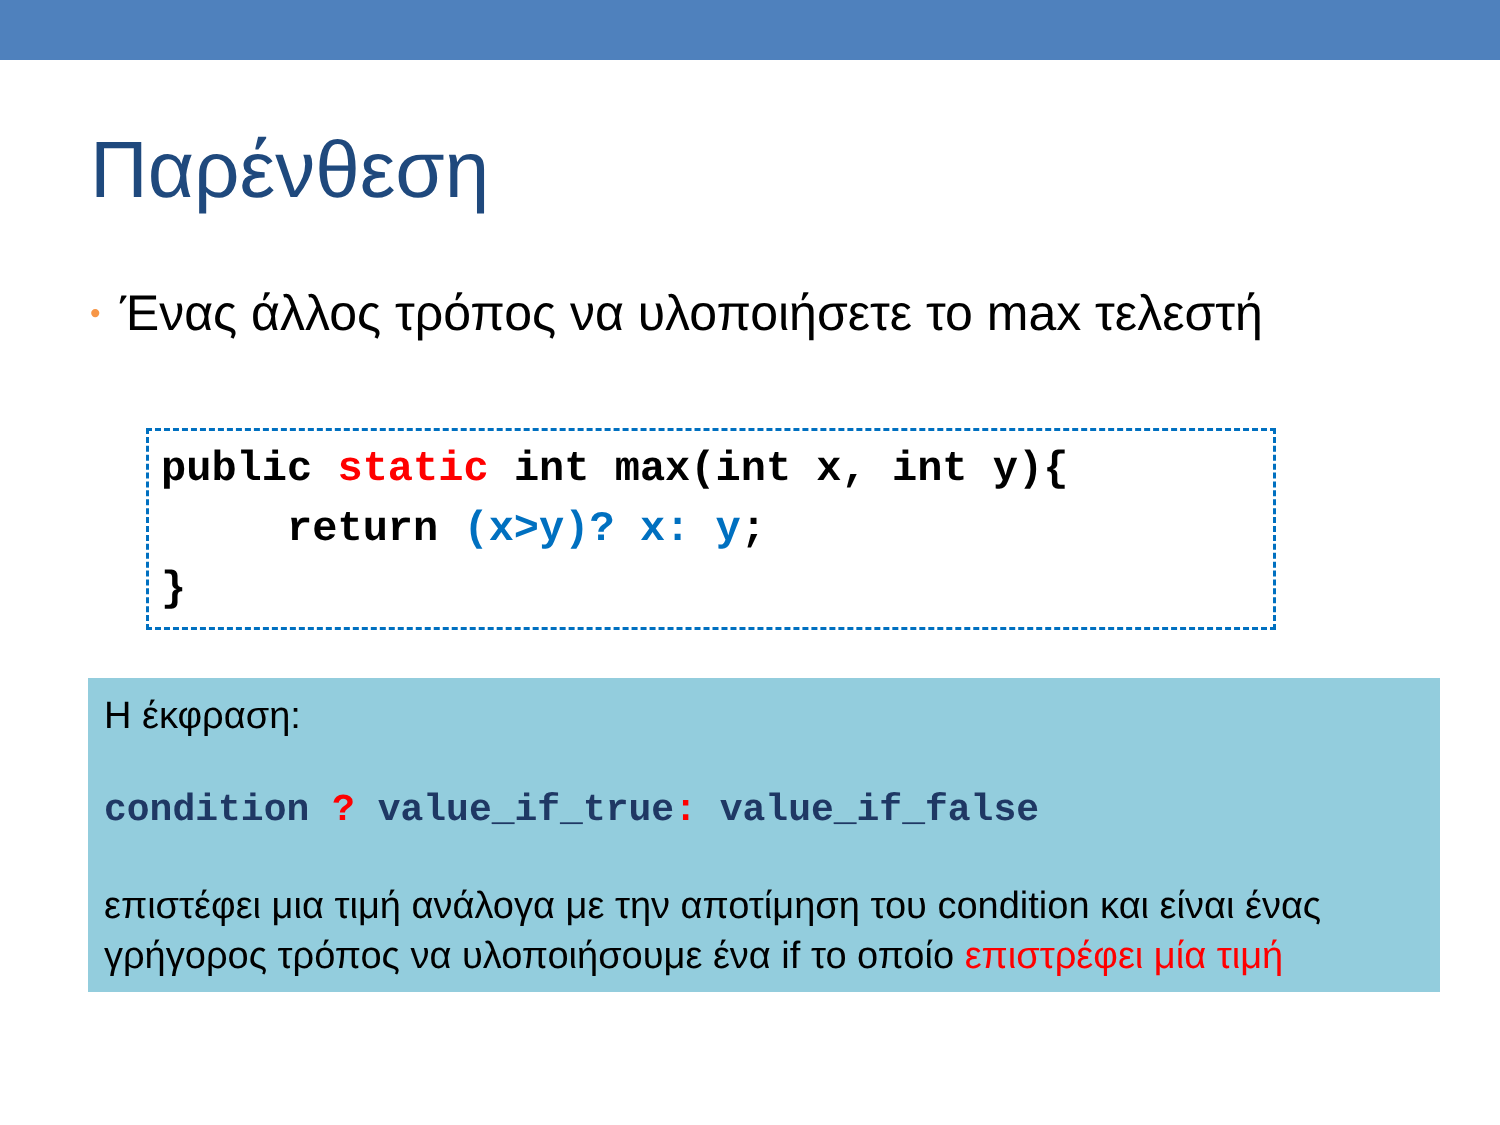Παρένθεση
• Ένας άλλος τρόπος να υλοποιήσετε το max τελεστή
public static int max(int x, int y){ return (x>y)? x: y; }
Η έκφραση:
condition ? value_if_true: value_if_false
επιστέφει μια τιμή ανάλογα με την αποτίμηση του condition και είναι ένας γρήγορος τρόπος να υλοποιήσουμε ένα if το οποίο επιστρέφει μία τιμή